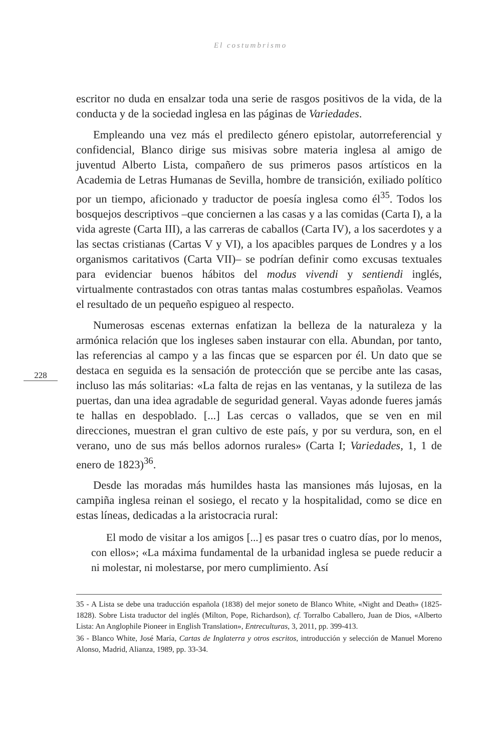El costumbrismo
228
escritor no duda en ensalzar toda una serie de rasgos positivos de la vida, de la conducta y de la sociedad inglesa en las páginas de Variedades.
Empleando una vez más el predilecto género epistolar, autorreferencial y confidencial, Blanco dirige sus misivas sobre materia inglesa al amigo de juventud Alberto Lista, compañero de sus primeros pasos artísticos en la Academia de Letras Humanas de Sevilla, hombre de transición, exiliado político por un tiempo, aficionado y traductor de poesía inglesa como él<sup>35</sup>. Todos los bosquejos descriptivos –que conciernen a las casas y a las comidas (Carta I), a la vida agreste (Carta III), a las carreras de caballos (Carta IV), a los sacerdotes y a las sectas cristianas (Cartas V y VI), a los apacibles parques de Londres y a los organismos caritativos (Carta VII)– se podrían definir como excusas textuales para evidenciar buenos hábitos del modus vivendi y sentiendi inglés, virtualmente contrastados con otras tantas malas costumbres españolas. Veamos el resultado de un pequeño espigueo al respecto.
Numerosas escenas externas enfatizan la belleza de la naturaleza y la armónica relación que los ingleses saben instaurar con ella. Abundan, por tanto, las referencias al campo y a las fincas que se esparcen por él. Un dato que se destaca en seguida es la sensación de protección que se percibe ante las casas, incluso las más solitarias: «La falta de rejas en las ventanas, y la sutileza de las puertas, dan una idea agradable de seguridad general. Vayas adonde fueres jamás te hallas en despoblado. [...] Las cercas o vallados, que se ven en mil direcciones, muestran el gran cultivo de este país, y por su verdura, son, en el verano, uno de sus más bellos adornos rurales» (Carta I; Variedades, 1, 1 de enero de 1823)<sup>36</sup>.
Desde las moradas más humildes hasta las mansiones más lujosas, en la campiña inglesa reinan el sosiego, el recato y la hospitalidad, como se dice en estas líneas, dedicadas a la aristocracia rural:
El modo de visitar a los amigos [...] es pasar tres o cuatro días, por lo menos, con ellos»; «La máxima fundamental de la urbanidad inglesa se puede reducir a ni molestar, ni molestarse, por mero cumplimiento. Así
35 - A Lista se debe una traducción española (1838) del mejor soneto de Blanco White, «Night and Death» (1825-1828). Sobre Lista traductor del inglés (Milton, Pope, Richardson), cf. Torralbo Caballero, Juan de Dios, «Alberto Lista: An Anglophile Pioneer in English Translation», Entreculturas, 3, 2011, pp. 399-413.
36 - Blanco White, José María, Cartas de Inglaterra y otros escritos, introducción y selección de Manuel Moreno Alonso, Madrid, Alianza, 1989, pp. 33-34.